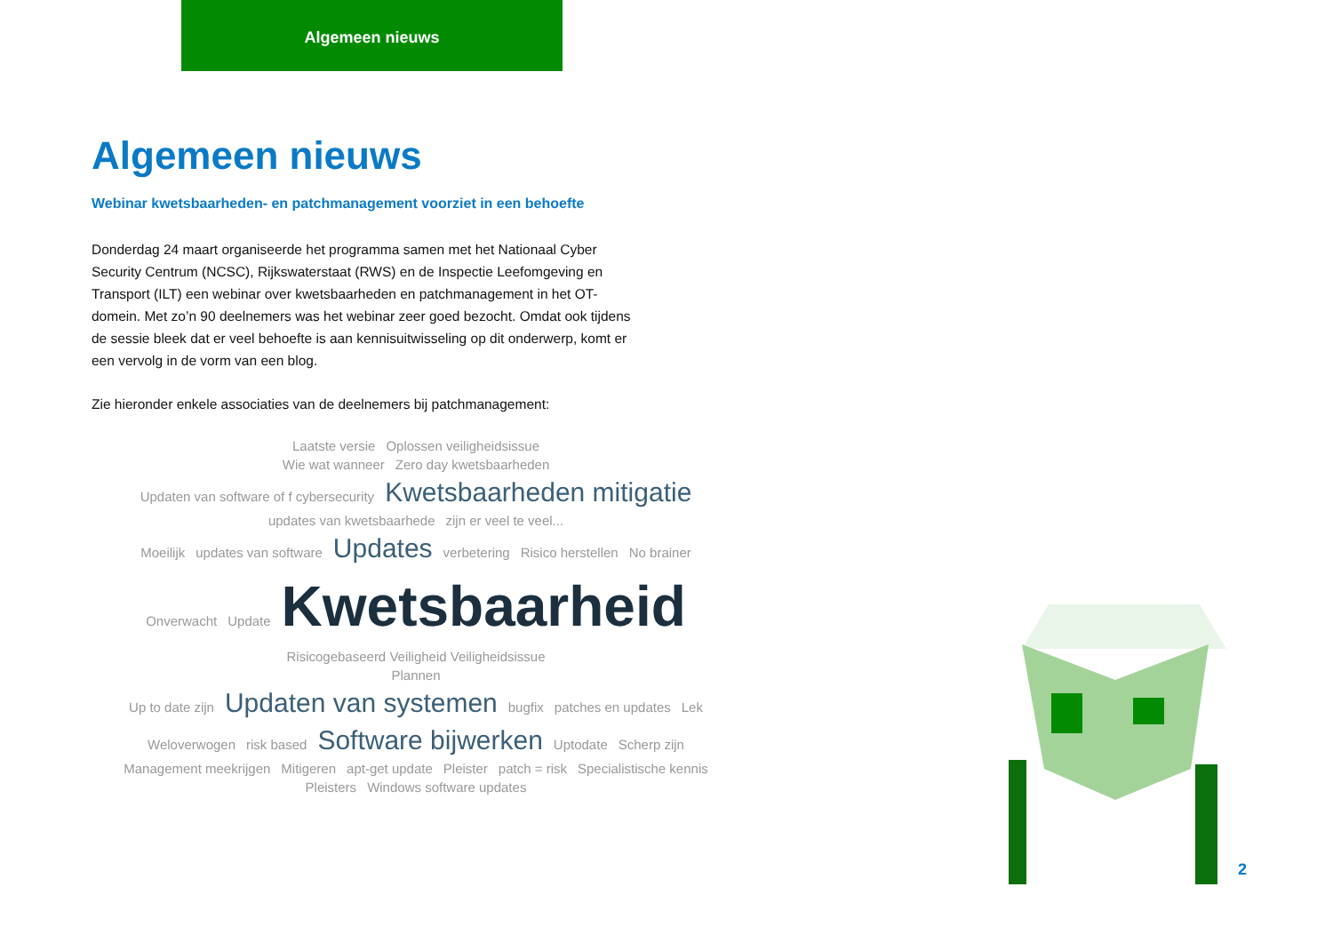Algemeen nieuws
Algemeen nieuws
Webinar kwetsbaarheden- en patchmanagement voorziet in een behoefte
Donderdag 24 maart organiseerde het programma samen met het Nationaal Cyber Security Centrum (NCSC), Rijkswaterstaat (RWS) en de Inspectie Leefomgeving en Transport (ILT) een webinar over kwetsbaarheden en patchmanagement in het OT-domein. Met zo’n 90 deelnemers was het webinar zeer goed bezocht. Omdat ook tijdens de sessie bleek dat er veel behoefte is aan kennisuitwisseling op dit onderwerp, komt er een vervolg in de vorm van een blog.
Zie hieronder enkele associaties van de deelnemers bij patchmanagement:
Laatste versie Oplossen veiligheidsissue
Wie wat wanneer Zero day kwetsbaarheden
Updaten van software of f cybersecurity Kwetsbaarheden mitigatie
updates van kwetsbaarhede zijn er veel te veel...
Moeilijk updates van software Updates verbetering Risico herstellen No brainer
Onverwacht Update Kwetsbaarheid Risicogebaseerd Veiligheid Veiligheidsissue
Plannen
Up to date zijn Updaten van systemen bugfix patches en updates Lek
Weloverwogen risk based Software bijwerken Uptodate Scherp zijn
Management meekrijgen Mitigeren apt-get update Pleister patch = risk Specialistische kennis
Pleisters Windows software updates
2